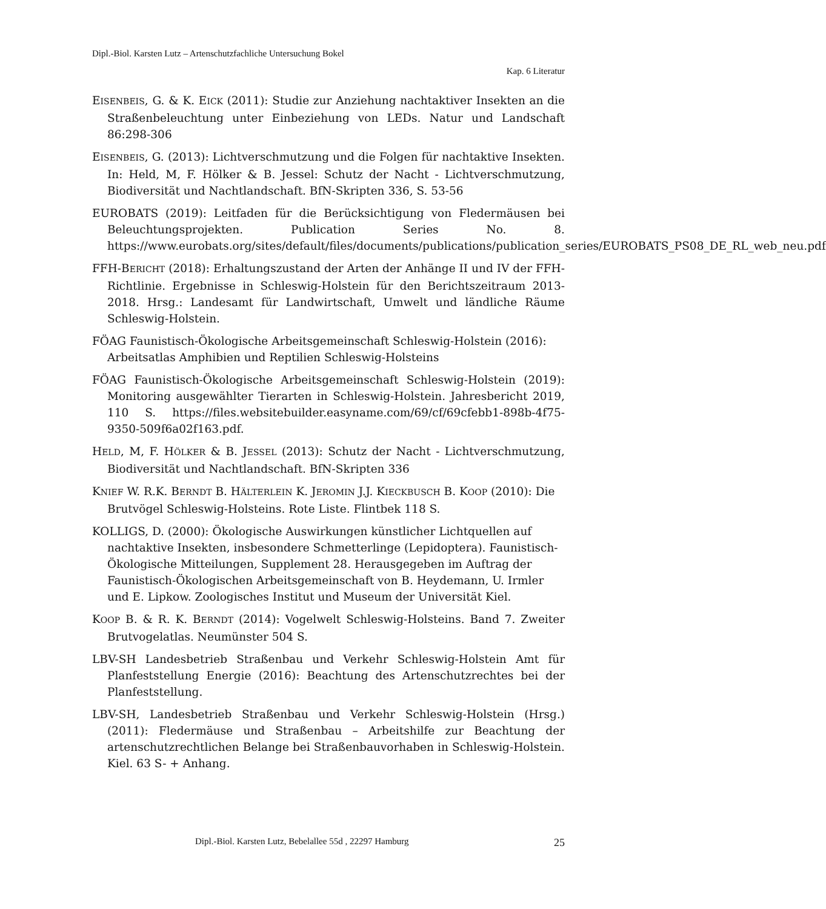Dipl.-Biol. Karsten Lutz – Artenschutzfachliche Untersuchung Bokel
Kap. 6 Literatur
EISENBEIS, G. & K. EICK (2011): Studie zur Anziehung nachtaktiver Insekten an die Straßenbeleuchtung unter Einbeziehung von LEDs. Natur und Landschaft 86:298-306
EISENBEIS, G. (2013): Lichtverschmutzung und die Folgen für nachtaktive Insekten. In: Held, M, F. Hölker & B. Jessel: Schutz der Nacht - Lichtverschmutzung, Biodiversität und Nachtlandschaft. BfN-Skripten 336, S. 53-56
EUROBATS (2019): Leitfaden für die Berücksichtigung von Fledermäusen bei Beleuchtungsprojekten. Publication Series No. 8. https://www.eurobats.org/sites/default/files/documents/publications/publication_series/EUROBATS_PS08_DE_RL_web_neu.pdf
FFH-BERICHT (2018): Erhaltungszustand der Arten der Anhänge II und IV der FFH-Richtlinie. Ergebnisse in Schleswig-Holstein für den Berichtszeitraum 2013-2018. Hrsg.: Landesamt für Landwirtschaft, Umwelt und ländliche Räume Schleswig-Holstein.
FÖAG Faunistisch-Ökologische Arbeitsgemeinschaft Schleswig-Holstein (2016): Arbeitsatlas Amphibien und Reptilien Schleswig-Holsteins
FÖAG Faunistisch-Ökologische Arbeitsgemeinschaft Schleswig-Holstein (2019): Monitoring ausgewählter Tierarten in Schleswig-Holstein. Jahresbericht 2019, 110 S. https://files.websitebuilder.easyname.com/69/cf/69cfebb1-898b-4f75-9350-509f6a02f163.pdf.
HELD, M, F. HÖLKER & B. JESSEL (2013): Schutz der Nacht - Lichtverschmutzung, Biodiversität und Nachtlandschaft. BfN-Skripten 336
KNIEF W. R.K. BERNDT B. HÄLTERLEIN K. JEROMIN J.J. KIECKBUSCH B. KOOP (2010): Die Brutvögel Schleswig-Holsteins. Rote Liste. Flintbek 118 S.
KOLLIGS, D. (2000): Ökologische Auswirkungen künstlicher Lichtquellen auf nachtaktive Insekten, insbesondere Schmetterlinge (Lepidoptera). Faunistisch-Ökologische Mitteilungen, Supplement 28. Herausgegeben im Auftrag der Faunistisch-Ökologischen Arbeitsgemeinschaft von B. Heydemann, U. Irmler und E. Lipkow. Zoologisches Institut und Museum der Universität Kiel.
KOOP B. & R. K. BERNDT (2014): Vogelwelt Schleswig-Holsteins. Band 7. Zweiter Brutvogelatlas. Neumünster 504 S.
LBV-SH Landesbetrieb Straßenbau und Verkehr Schleswig-Holstein Amt für Planfeststellung Energie (2016): Beachtung des Artenschutzrechtes bei der Planfeststellung.
LBV-SH, Landesbetrieb Straßenbau und Verkehr Schleswig-Holstein (Hrsg.) (2011): Fledermäuse und Straßenbau – Arbeitshilfe zur Beachtung der artenschutzrechtlichen Belange bei Straßenbauvorhaben in Schleswig-Holstein. Kiel. 63 S- + Anhang.
Dipl.-Biol. Karsten Lutz, Bebelallee 55d , 22297 Hamburg 25